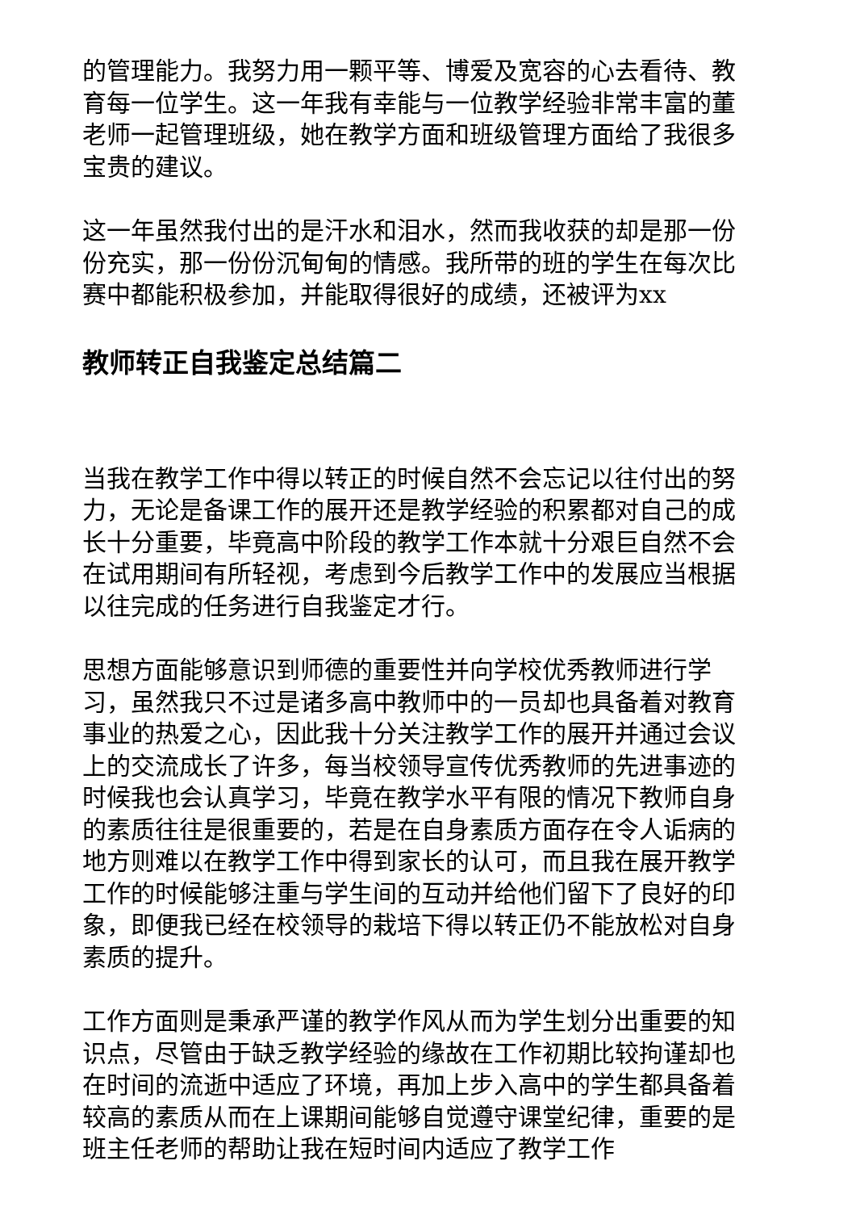的管理能力。我努力用一颗平等、博爱及宽容的心去看待、教育每一位学生。这一年我有幸能与一位教学经验非常丰富的董老师一起管理班级，她在教学方面和班级管理方面给了我很多宝贵的建议。
这一年虽然我付出的是汗水和泪水，然而我收获的却是那一份份充实，那一份份沉甸甸的情感。我所带的班的学生在每次比赛中都能积极参加，并能取得很好的成绩，还被评为xx
教师转正自我鉴定总结篇二
当我在教学工作中得以转正的时候自然不会忘记以往付出的努力，无论是备课工作的展开还是教学经验的积累都对自己的成长十分重要，毕竟高中阶段的教学工作本就十分艰巨自然不会在试用期间有所轻视，考虑到今后教学工作中的发展应当根据以往完成的任务进行自我鉴定才行。
思想方面能够意识到师德的重要性并向学校优秀教师进行学习，虽然我只不过是诸多高中教师中的一员却也具备着对教育事业的热爱之心，因此我十分关注教学工作的展开并通过会议上的交流成长了许多，每当校领导宣传优秀教师的先进事迹的时候我也会认真学习，毕竟在教学水平有限的情况下教师自身的素质往往是很重要的，若是在自身素质方面存在令人诟病的地方则难以在教学工作中得到家长的认可，而且我在展开教学工作的时候能够注重与学生间的互动并给他们留下了良好的印象，即便我已经在校领导的栽培下得以转正仍不能放松对自身素质的提升。
工作方面则是秉承严谨的教学作风从而为学生划分出重要的知识点，尽管由于缺乏教学经验的缘故在工作初期比较拘谨却也在时间的流逝中适应了环境，再加上步入高中的学生都具备着较高的素质从而在上课期间能够自觉遵守课堂纪律，重要的是班主任老师的帮助让我在短时间内适应了教学工作